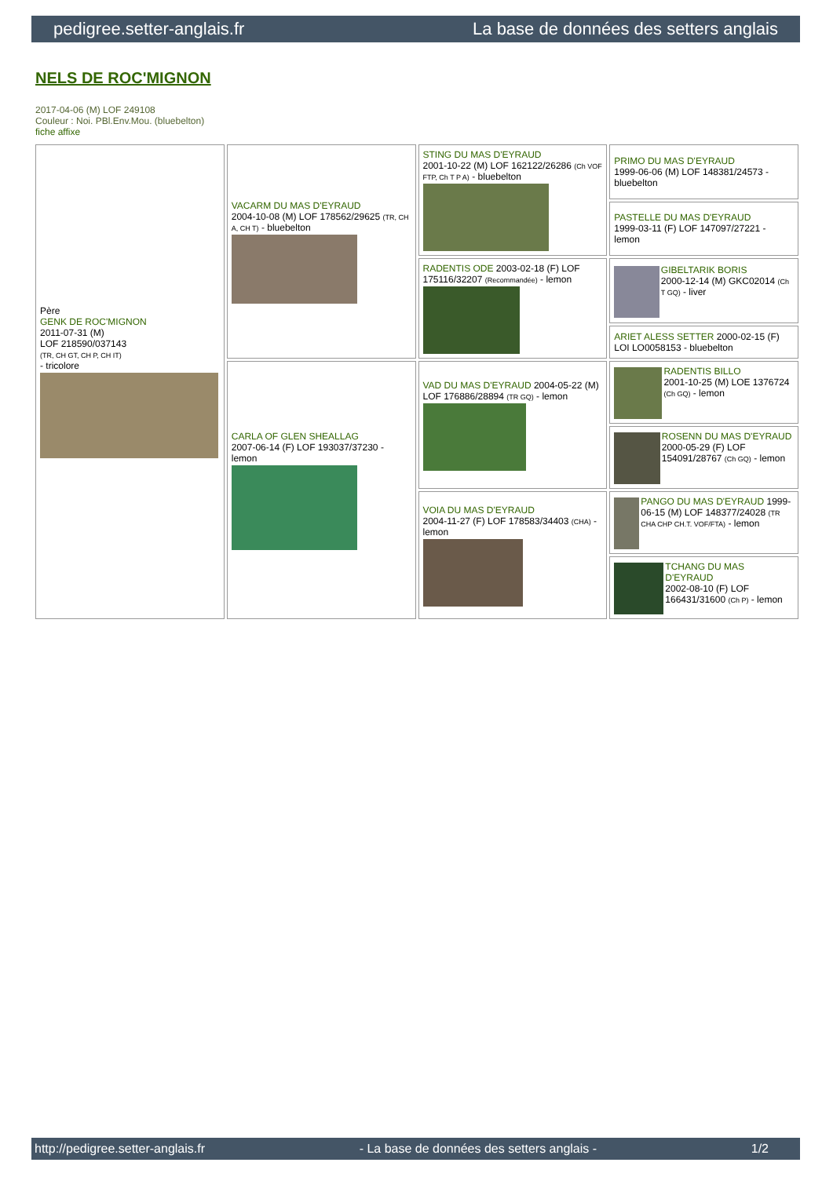pedigree.setter-anglais.fr La base de données des setters anglais
NELS DE ROC'MIGNON
2017-04-06 (M) LOF 249108
Couleur : Noi. PBl.Env.Mou. (bluebelton)
fiche affixe
| Père GENK DE ROC'MIGNON 2011-07-31 (M) LOF 218590/037143 (TR, CH GT, CH P, CH IT) - tricolore | VACARM DU MAS D'EYRAUD 2004-10-08 (M) LOF 178562/29625 (TR, CH A, CH T) - bluebelton | STING DU MAS D'EYRAUD 2001-10-22 (M) LOF 162122/26286 (Ch VOF FTP, Ch T P A) - bluebelton | PRIMO DU MAS D'EYRAUD 1999-06-06 (M) LOF 148381/24573 - bluebelton |
| | | | PASTELLE DU MAS D'EYRAUD 1999-03-11 (F) LOF 147097/27221 - lemon |
| | | RADENTIS ODE 2003-02-18 (F) LOF 175116/32207 (Recommandée) - lemon | GIBELTARIK BORIS 2000-12-14 (M) GKC02014 (Ch T GQ) - liver |
| | | | ARIET ALESS SETTER 2000-02-15 (F) LOI LO0058153 - bluebelton |
| | CARLA OF GLEN SHEALLAG 2007-06-14 (F) LOF 193037/37230 - lemon | VAD DU MAS D'EYRAUD 2004-05-22 (M) LOF 176886/28894 (TR GQ) - lemon | RADENTIS BILLO 2001-10-25 (M) LOE 1376724 (Ch GQ) - lemon |
| | | | ROSENN DU MAS D'EYRAUD 2000-05-29 (F) LOF 154091/28767 (Ch GQ) - lemon |
| | | VOIA DU MAS D'EYRAUD 2004-11-27 (F) LOF 178583/34403 (CHA) - lemon | PANGO DU MAS D'EYRAUD 1999-06-15 (M) LOF 148377/24028 (TR CHA CHP CH.T. VOF/FTA) - lemon |
| | | | TCHANG DU MAS D'EYRAUD 2002-08-10 (F) LOF 166431/31600 (Ch P) - lemon |
http://pedigree.setter-anglais.fr - La base de données des setters anglais - 1/2